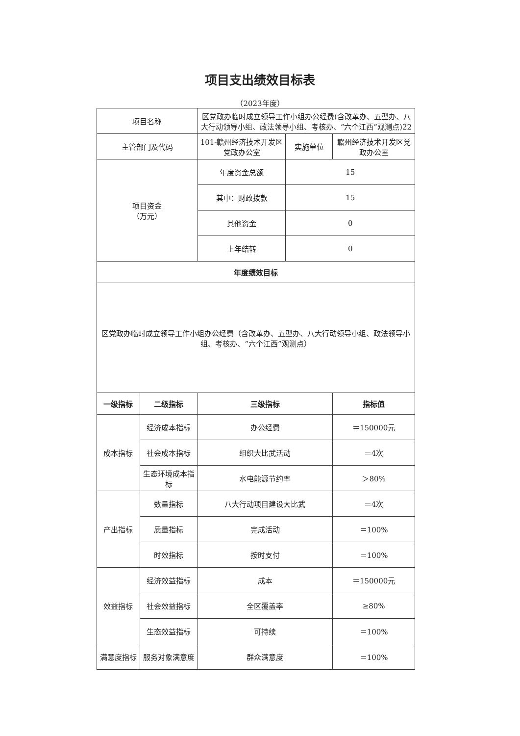项目支出绩效目标表
（2023年度）
| 项目名称 | | 区党政办临时成立领导工作小组办公经费(含改革办、五型办、八大行动领导小组、政法领导小组、考核办、“六个江西”观测点)22 | | |
| 主管部门及代码 | | 101-赣州经济技术开发区党政办公室 | 实施单位 | 赣州经济技术开发区党政办公室 |
| 项目资金 （万元） | | 年度资金总额 | 15 | |
| | | 其中：财政拨款 | 15 | |
| | | 其他资金 | 0 | |
| | | 上年结转 | 0 | |
| 年度绩效目标 | | | | |
| 区党政办临时成立领导工作小组办公经费（含改革办、五型办、八大行动领导小组、政法领导小组、考核办、“六个江西”观测点） | | | | |
| 一级指标 | 二级指标 | 三级指标 | | 指标值 |
| 成本指标 | 经济成本指标 | 办公经费 | | ＝150000元 |
| | 社会成本指标 | 组织大比武活动 | | ＝4次 |
| | 生态环境成本指标 | 水电能源节约率 | | ＞80% |
| 产出指标 | 数量指标 | 八大行动项目建设大比武 | | ＝4次 |
| | 质量指标 | 完成活动 | | ＝100% |
| | 时效指标 | 按时支付 | | ＝100% |
| 效益指标 | 经济效益指标 | 成本 | | ＝150000元 |
| | 社会效益指标 | 全区覆盖率 | | ≥80% |
| | 生态效益指标 | 可持续 | | ＝100% |
| 满意度指标 | 服务对象满意度 | 群众满意度 | | ＝100% |